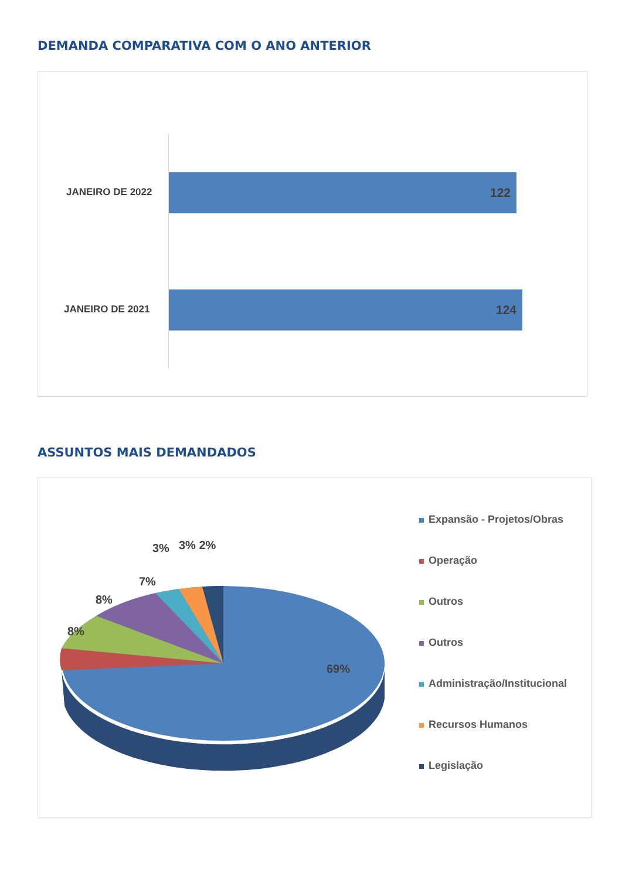DEMANDA COMPARATIVA COM O ANO ANTERIOR
JANEIRO DE 2022
122
JANEIRO DE 2021
124
ASSUNTOS MAIS DEMANDADOS
3% 3% 2%
7%
8%
8%
69%
Expansão - Projetos/Obras
Operação
Outros
Outros
Administração/Institucional
Recursos Humanos
Legislação